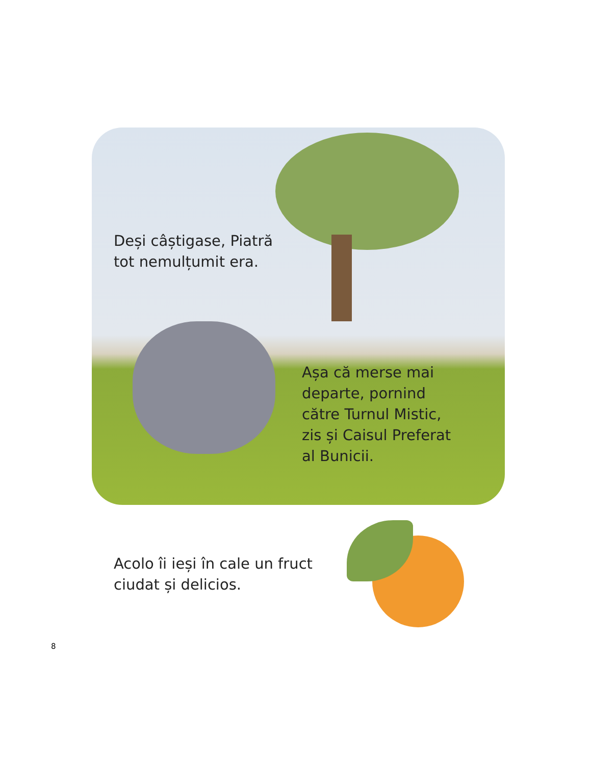Deși câștigase, Piatră
tot nemulțumit era.
Așa că merse mai
departe, pornind
către Turnul Mistic,
zis și Caisul Preferat
al Bunicii.
Acolo îi ieși în cale un fruct
ciudat și delicios.
8